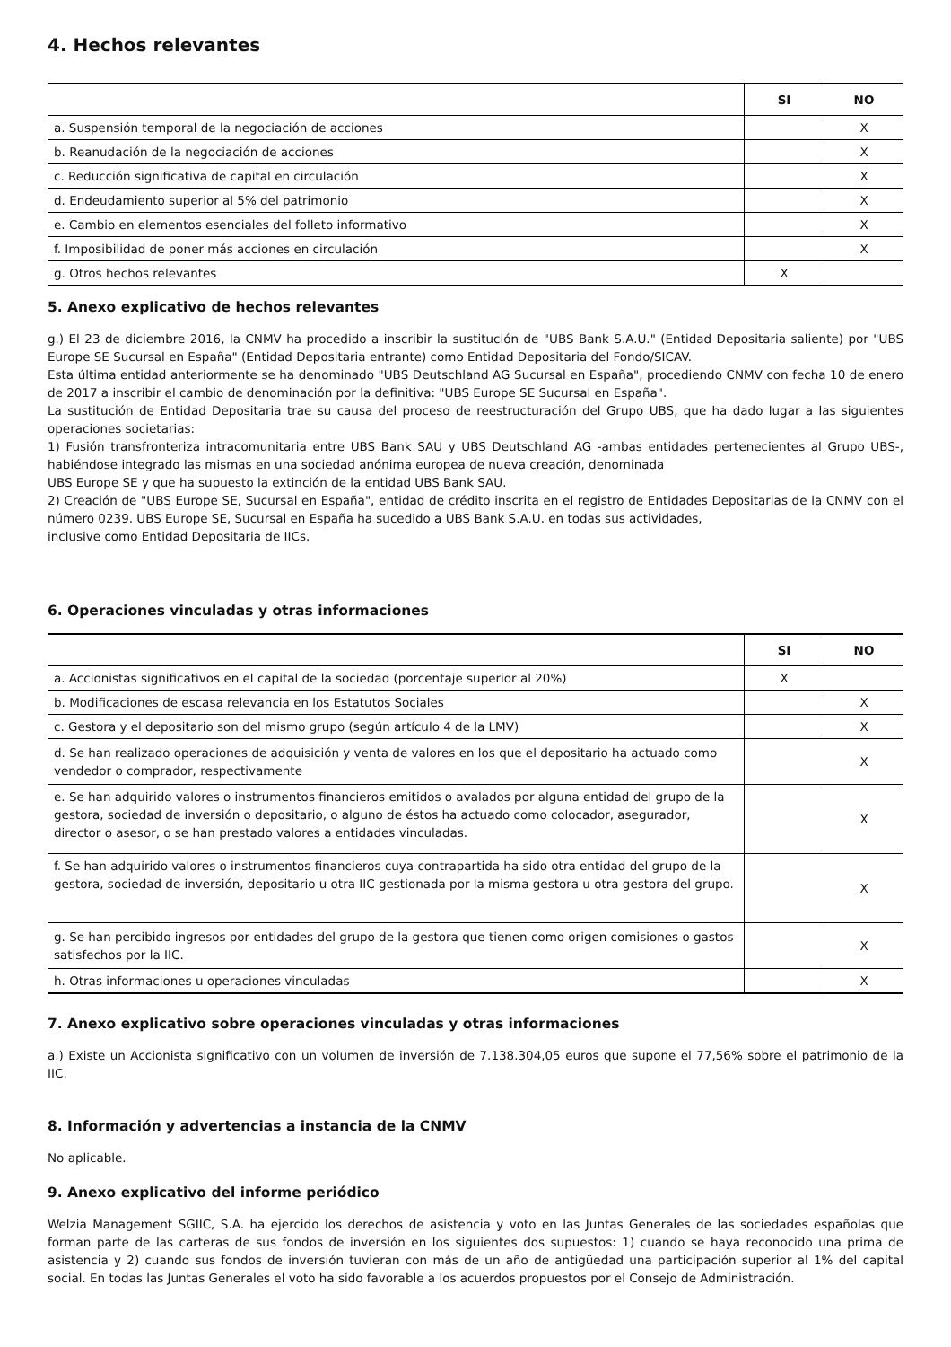4. Hechos relevantes
| | SI | NO |
| --- | --- | --- |
| a. Suspensión temporal de la negociación de acciones | | X |
| b. Reanudación de la negociación de acciones | | X |
| c. Reducción significativa de capital en circulación | | X |
| d. Endeudamiento superior al 5% del patrimonio | | X |
| e. Cambio en elementos esenciales del folleto informativo | | X |
| f. Imposibilidad de poner más acciones en circulación | | X |
| g. Otros hechos relevantes | X | |
5. Anexo explicativo de hechos relevantes
g.) El 23 de diciembre 2016, la CNMV ha procedido a inscribir la sustitución de "UBS Bank S.A.U." (Entidad Depositaria saliente) por "UBS Europe SE Sucursal en España" (Entidad Depositaria entrante) como Entidad Depositaria del Fondo/SICAV.
Esta última entidad anteriormente se ha denominado "UBS Deutschland AG Sucursal en España", procediendo CNMV con fecha 10 de enero de 2017 a inscribir el cambio de denominación por la definitiva: "UBS Europe SE Sucursal en España".
La sustitución de Entidad Depositaria trae su causa del proceso de reestructuración del Grupo UBS, que ha dado lugar a las siguientes operaciones societarias:
1) Fusión transfronteriza intracomunitaria entre UBS Bank SAU y UBS Deutschland AG -ambas entidades pertenecientes al Grupo UBS-, habiéndose integrado las mismas en una sociedad anónima europea de nueva creación, denominada
UBS Europe SE y que ha supuesto la extinción de la entidad UBS Bank SAU.
2) Creación de "UBS Europe SE, Sucursal en España", entidad de crédito inscrita en el registro de Entidades Depositarias de la CNMV con el número 0239. UBS Europe SE, Sucursal en España ha sucedido a UBS Bank S.A.U. en todas sus actividades,
inclusive como Entidad Depositaria de IICs.
6. Operaciones vinculadas y otras informaciones
| | SI | NO |
| --- | --- | --- |
| a. Accionistas significativos en el capital de la sociedad (porcentaje superior al 20%) | X | |
| b. Modificaciones de escasa relevancia en los Estatutos Sociales | | X |
| c. Gestora y el depositario son del mismo grupo (según artículo 4 de la LMV) | | X |
| d. Se han realizado operaciones de adquisición y venta de valores en los que el depositario ha actuado como vendedor o comprador, respectivamente | | X |
| e. Se han adquirido valores o instrumentos financieros emitidos o avalados por alguna entidad del grupo de la gestora, sociedad de inversión o depositario, o alguno de éstos ha actuado como colocador, asegurador, director o asesor, o se han prestado valores a entidades vinculadas. | | X |
| f. Se han adquirido valores o instrumentos financieros cuya contrapartida ha sido otra entidad del grupo de la gestora, sociedad de inversión, depositario u otra IIC gestionada por la misma gestora u otra gestora del grupo. | | X |
| g. Se han percibido ingresos por entidades del grupo de la gestora que tienen como origen comisiones o gastos satisfechos por la IIC. | | X |
| h. Otras informaciones u operaciones vinculadas | | X |
7. Anexo explicativo sobre operaciones vinculadas y otras informaciones
a.) Existe un Accionista significativo con un volumen de inversión de 7.138.304,05 euros que supone el 77,56% sobre el patrimonio de la IIC.
8. Información y advertencias a instancia de la CNMV
No aplicable.
9. Anexo explicativo del informe periódico
Welzia Management SGIIC, S.A. ha ejercido los derechos de asistencia y voto en las Juntas Generales de las sociedades españolas que forman parte de las carteras de sus fondos de inversión en los siguientes dos supuestos: 1) cuando se haya reconocido una prima de asistencia y 2) cuando sus fondos de inversión tuvieran con más de un año de antigüedad una participación superior al 1% del capital social. En todas las Juntas Generales el voto ha sido favorable a los acuerdos propuestos por el Consejo de Administración.